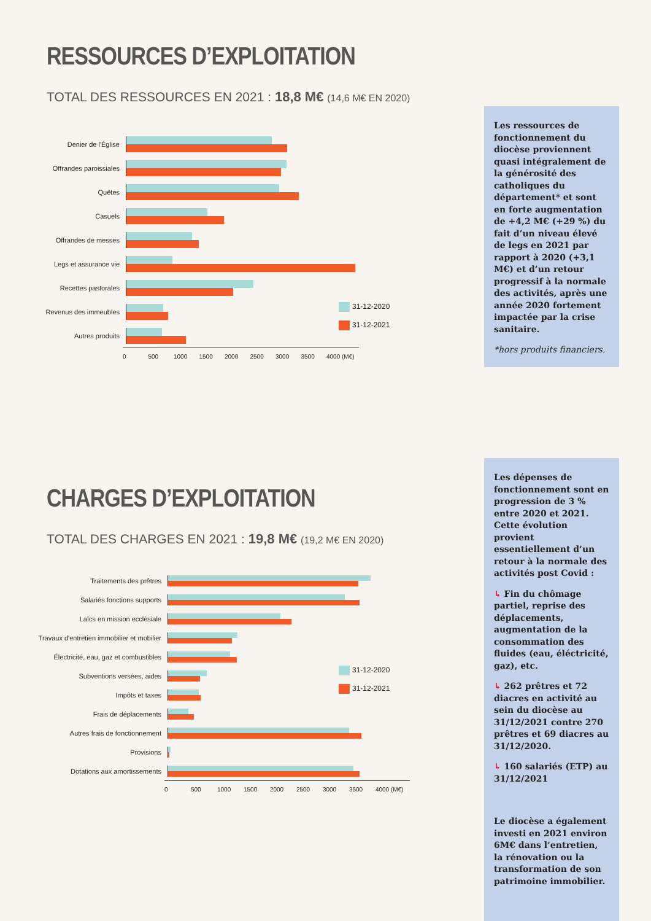RESSOURCES D’EXPLOITATION
TOTAL DES RESSOURCES EN 2021 : 18,8 M€ (14,6 M€ EN 2020)
Les ressources de fonctionnement du diocèse proviennent quasi intégralement de la générosité des catholiques du département* et sont en forte augmentation de +4,2 M€ (+29 %) du fait d’un niveau élevé de legs en 2021 par rapport à 2020 (+3,1 M€) et d’un retour progressif à la normale des activités, après une année 2020 fortement impactée par la crise sanitaire.
*hors produits financiers.
Denier de l'Église
Offrandes paroissiales
Quêtes
Casuels
Offrandes de messes
Legs et assurance vie
Recettes pastorales
Revenus des immeubles
Autres produits
0 500 1000 1500 2000 2500 3000 3500 4000 (M€)
31-12-2020
31-12-2021
CHARGES D’EXPLOITATION
TOTAL DES CHARGES EN 2021 : 19,8 M€ (19,2 M€ EN 2020)
Les dépenses de fonctionnement sont en progression de 3 % entre 2020 et 2021. Cette évolution provient essentiellement d’un retour à la normale des activités post Covid :
↳ Fin du chômage partiel, reprise des déplacements, augmentation de la consommation des fluides (eau, éléctricité, gaz), etc.
↳ 262 prêtres et 72 diacres en activité au sein du diocèse au 31/12/2021 contre 270 prêtres et 69 diacres au 31/12/2020.
↳ 160 salariés (ETP) au 31/12/2021
Le diocèse a également investi en 2021 environ 6M€ dans l’entretien, la rénovation ou la transformation de son patrimoine immobilier.
Traitements des prêtres
Salariés fonctions supports
Laïcs en mission ecclésiale
Travaux d'entretien immobilier et mobilier
Électricité, eau, gaz et combustibles
Subventions versées, aides
Impôts et taxes
Frais de déplacements
Autres frais de fonctionnement
Provisions
Dotations aux amortissements
0 500 1000 1500 2000 2500 3000 3500 4000 (M€)
31-12-2020
31-12-2021